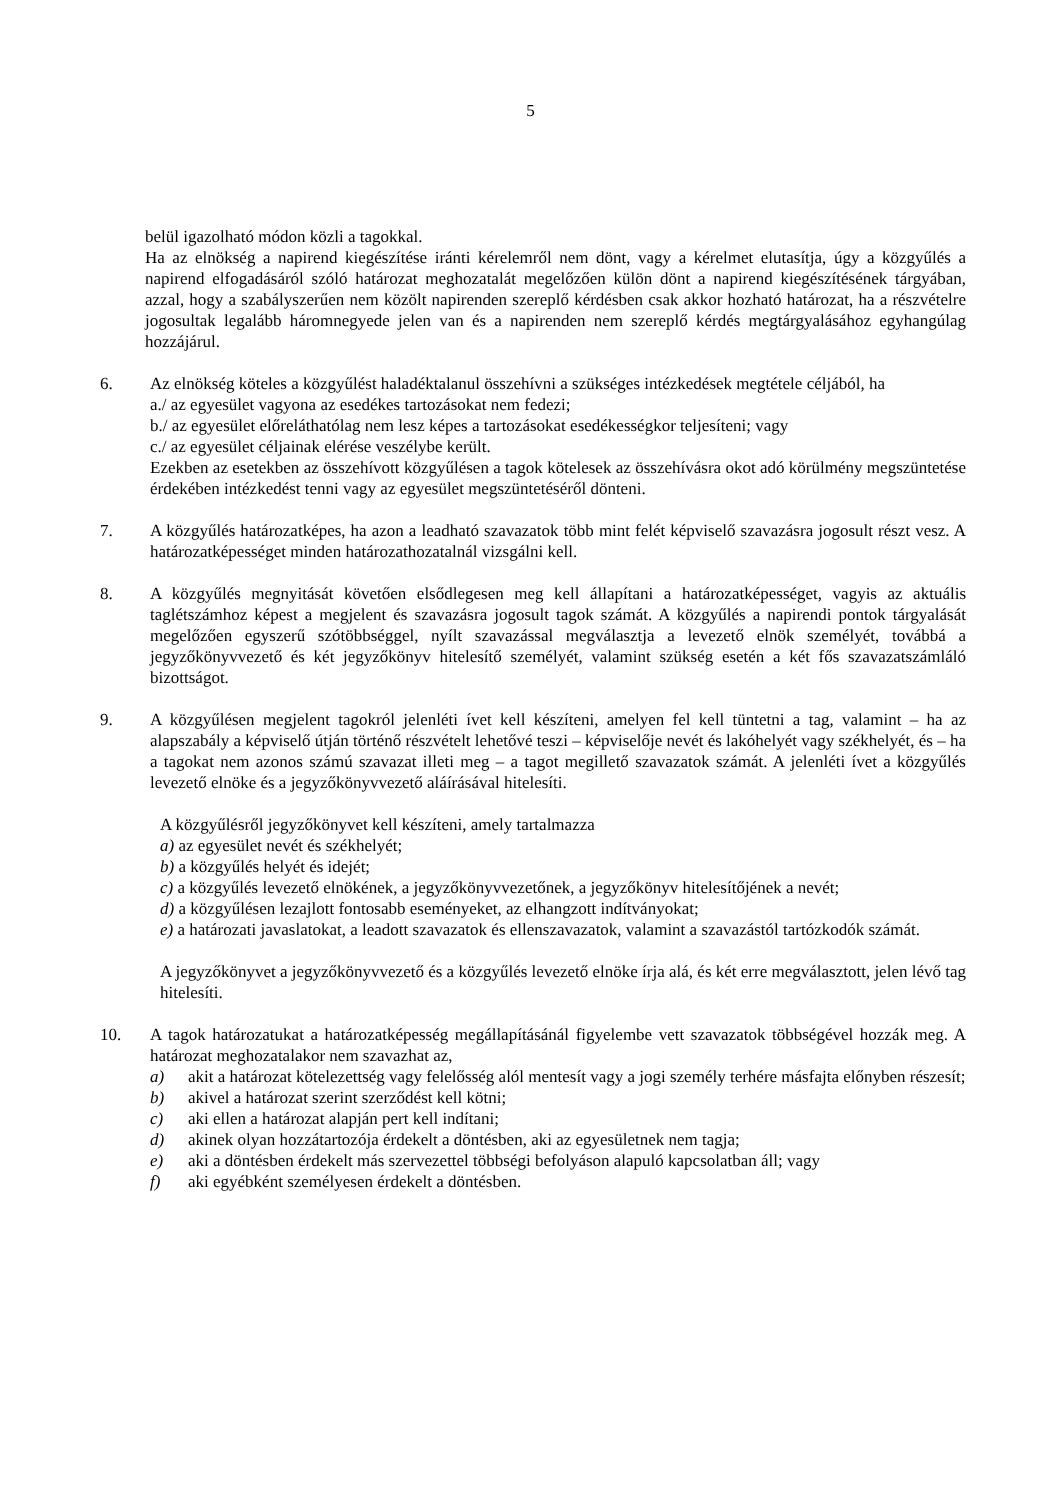5
belül igazolható módon közli a tagokkal.
Ha az elnökség a napirend kiegészítése iránti kérelemről nem dönt, vagy a kérelmet elutasítja, úgy a közgyűlés a napirend elfogadásáról szóló határozat meghozatalát megelőzően külön dönt a napirend kiegészítésének tárgyában, azzal, hogy a szabályszerűen nem közölt napirenden szereplő kérdésben csak akkor hozható határozat, ha a részvételre jogosultak legalább háromnegyede jelen van és a napirenden nem szereplő kérdés megtárgyalásához egyhangúlag hozzájárul.
6. Az elnökség köteles a közgyűlést haladéktalanul összehívni a szükséges intézkedések megtétele céljából, ha
a./ az egyesület vagyona az esedékes tartozásokat nem fedezi;
b./ az egyesület előreláthatólag nem lesz képes a tartozásokat esedékességkor teljesíteni; vagy
c./ az egyesület céljainak elérése veszélybe került.
Ezekben az esetekben az összehívott közgyűlésen a tagok kötelesek az összehívásra okot adó körülmény megszüntetése érdekében intézkedést tenni vagy az egyesület megszüntetéséről dönteni.
7. A közgyűlés határozatképes, ha azon a leadható szavazatok több mint felét képviselő szavazásra jogosult részt vesz. A határozatképességet minden határozathozatalnál vizsgálni kell.
8. A közgyűlés megnyitását követően elsődlegesen meg kell állapítani a határozatképességet, vagyis az aktuális taglétszámhoz képest a megjelent és szavazásra jogosult tagok számát. A közgyűlés a napirendi pontok tárgyalását megelőzően egyszerű szótöbbséggel, nyílt szavazással megválasztja a levezető elnök személyét, továbbá a jegyzőkönyvvezető és két jegyzőkönyv hitelesítő személyét, valamint szükség esetén a két fős szavazatszámláló bizottságot.
9. A közgyűlésen megjelent tagokról jelenléti ívet kell készíteni, amelyen fel kell tüntetni a tag, valamint – ha az alapszabály a képviselő útján történő részvételt lehetővé teszi – képviselője nevét és lakóhelyét vagy székhelyét, és – ha a tagokat nem azonos számú szavazat illeti meg – a tagot megillető szavazatok számát. A jelenléti ívet a közgyűlés levezető elnöke és a jegyzőkönyvvezető aláírásával hitelesíti.
A közgyűlésről jegyzőkönyvet kell készíteni, amely tartalmazza
a) az egyesület nevét és székhelyét;
b) a közgyűlés helyét és idejét;
c) a közgyűlés levezető elnökének, a jegyzőkönyvvezetőnek, a jegyzőkönyv hitelesítőjének a nevét;
d) a közgyűlésen lezajlott fontosabb eseményeket, az elhangzott indítványokat;
e) a határozati javaslatokat, a leadott szavazatok és ellenszavazatok, valamint a szavazástól tartózkodók számát.
A jegyzőkönyvet a jegyzőkönyvvezető és a közgyűlés levezető elnöke írja alá, és két erre megválasztott, jelen lévő tag hitelesíti.
10. A tagok határozatukat a határozatképesség megállapításánál figyelembe vett szavazatok többségével hozzák meg. A határozat meghozatalakor nem szavazhat az,
a) akit a határozat kötelezettség vagy felelősség alól mentesít vagy a jogi személy terhére másfajta előnyben részesít;
b) akivel a határozat szerint szerződést kell kötni;
c) aki ellen a határozat alapján pert kell indítani;
d) akinek olyan hozzátartozója érdekelt a döntésben, aki az egyesületnek nem tagja;
e) aki a döntésben érdekelt más szervezettel többségi befolyáson alapuló kapcsolatban áll; vagy
f) aki egyébként személyesen érdekelt a döntésben.